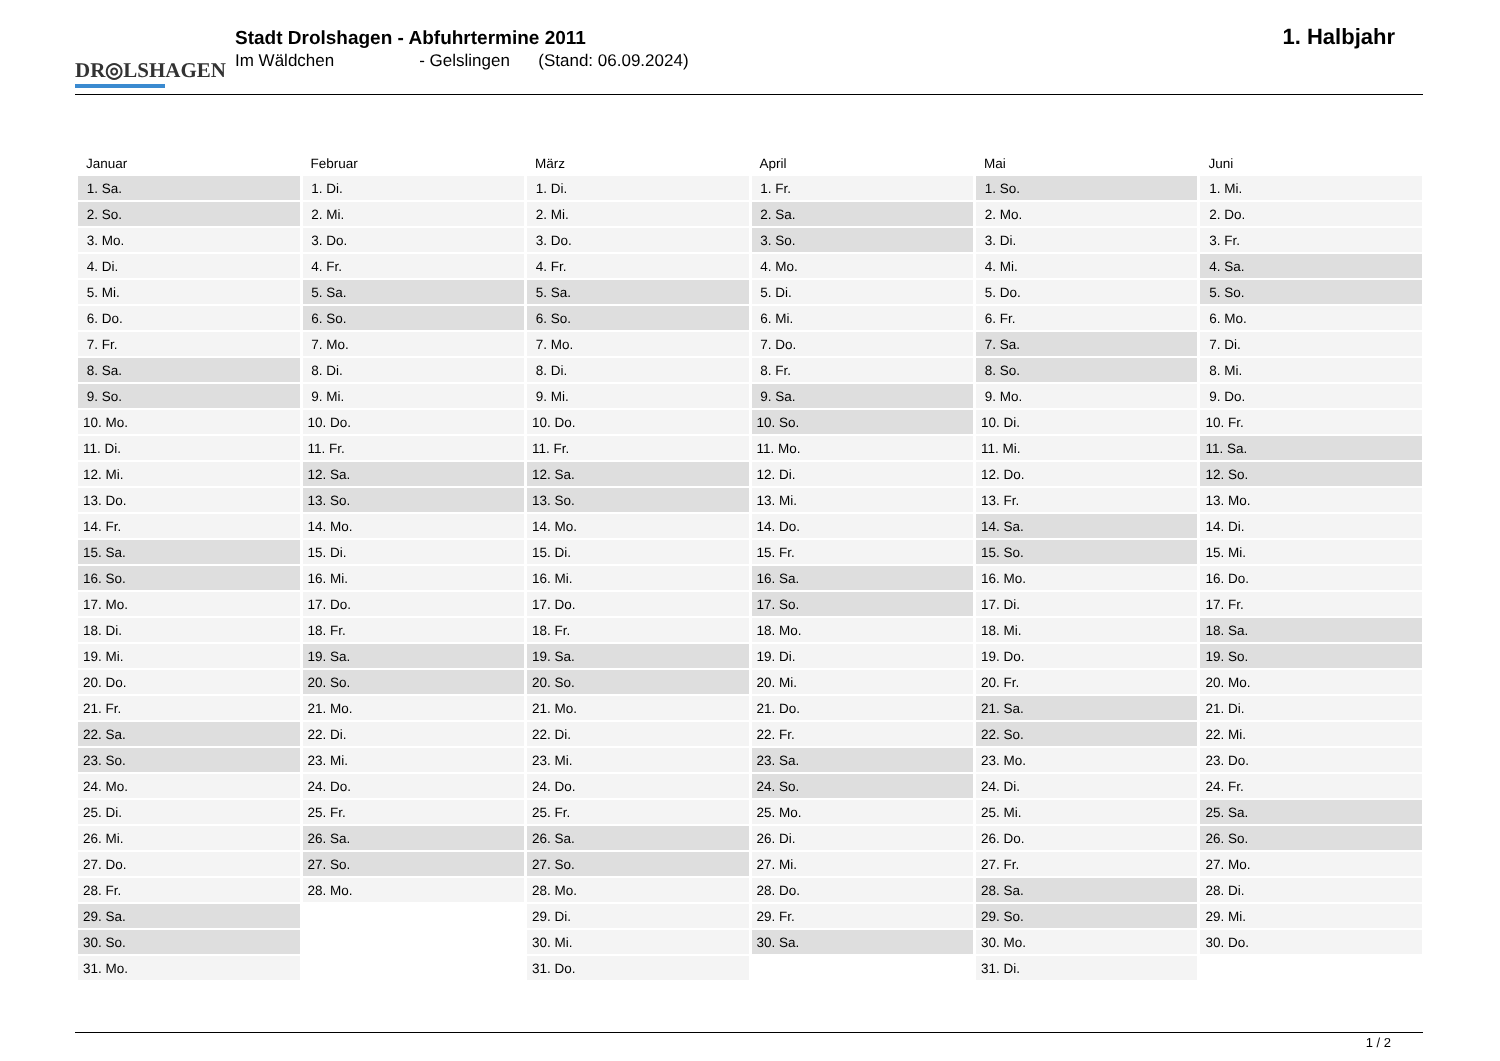DR◎LSHAGEN
Stadt Drolshagen - Abfuhrtermine 2011
Im Wäldchen - Gelslingen (Stand: 06.09.2024)
1. Halbjahr
| Januar | Februar | März | April | Mai | Juni |
| --- | --- | --- | --- | --- | --- |
| 1. Sa. | 1. Di. | 1. Di. | 1. Fr. | 1. So. | 1. Mi. |
| 2. So. | 2. Mi. | 2. Mi. | 2. Sa. | 2. Mo. | 2. Do. |
| 3. Mo. | 3. Do. | 3. Do. | 3. So. | 3. Di. | 3. Fr. |
| 4. Di. | 4. Fr. | 4. Fr. | 4. Mo. | 4. Mi. | 4. Sa. |
| 5. Mi. | 5. Sa. | 5. Sa. | 5. Di. | 5. Do. | 5. So. |
| 6. Do. | 6. So. | 6. So. | 6. Mi. | 6. Fr. | 6. Mo. |
| 7. Fr. | 7. Mo. | 7. Mo. | 7. Do. | 7. Sa. | 7. Di. |
| 8. Sa. | 8. Di. | 8. Di. | 8. Fr. | 8. So. | 8. Mi. |
| 9. So. | 9. Mi. | 9. Mi. | 9. Sa. | 9. Mo. | 9. Do. |
| 10. Mo. | 10. Do. | 10. Do. | 10. So. | 10. Di. | 10. Fr. |
| 11. Di. | 11. Fr. | 11. Fr. | 11. Mo. | 11. Mi. | 11. Sa. |
| 12. Mi. | 12. Sa. | 12. Sa. | 12. Di. | 12. Do. | 12. So. |
| 13. Do. | 13. So. | 13. So. | 13. Mi. | 13. Fr. | 13. Mo. |
| 14. Fr. | 14. Mo. | 14. Mo. | 14. Do. | 14. Sa. | 14. Di. |
| 15. Sa. | 15. Di. | 15. Di. | 15. Fr. | 15. So. | 15. Mi. |
| 16. So. | 16. Mi. | 16. Mi. | 16. Sa. | 16. Mo. | 16. Do. |
| 17. Mo. | 17. Do. | 17. Do. | 17. So. | 17. Di. | 17. Fr. |
| 18. Di. | 18. Fr. | 18. Fr. | 18. Mo. | 18. Mi. | 18. Sa. |
| 19. Mi. | 19. Sa. | 19. Sa. | 19. Di. | 19. Do. | 19. So. |
| 20. Do. | 20. So. | 20. So. | 20. Mi. | 20. Fr. | 20. Mo. |
| 21. Fr. | 21. Mo. | 21. Mo. | 21. Do. | 21. Sa. | 21. Di. |
| 22. Sa. | 22. Di. | 22. Di. | 22. Fr. | 22. So. | 22. Mi. |
| 23. So. | 23. Mi. | 23. Mi. | 23. Sa. | 23. Mo. | 23. Do. |
| 24. Mo. | 24. Do. | 24. Do. | 24. So. | 24. Di. | 24. Fr. |
| 25. Di. | 25. Fr. | 25. Fr. | 25. Mo. | 25. Mi. | 25. Sa. |
| 26. Mi. | 26. Sa. | 26. Sa. | 26. Di. | 26. Do. | 26. So. |
| 27. Do. | 27. So. | 27. So. | 27. Mi. | 27. Fr. | 27. Mo. |
| 28. Fr. | 28. Mo. | 28. Mo. | 28. Do. | 28. Sa. | 28. Di. |
| 29. Sa. | | 29. Di. | 29. Fr. | 29. So. | 29. Mi. |
| 30. So. | | 30. Mi. | 30. Sa. | 30. Mo. | 30. Do. |
| 31. Mo. | | 31. Do. | | 31. Di. | |
1 / 2